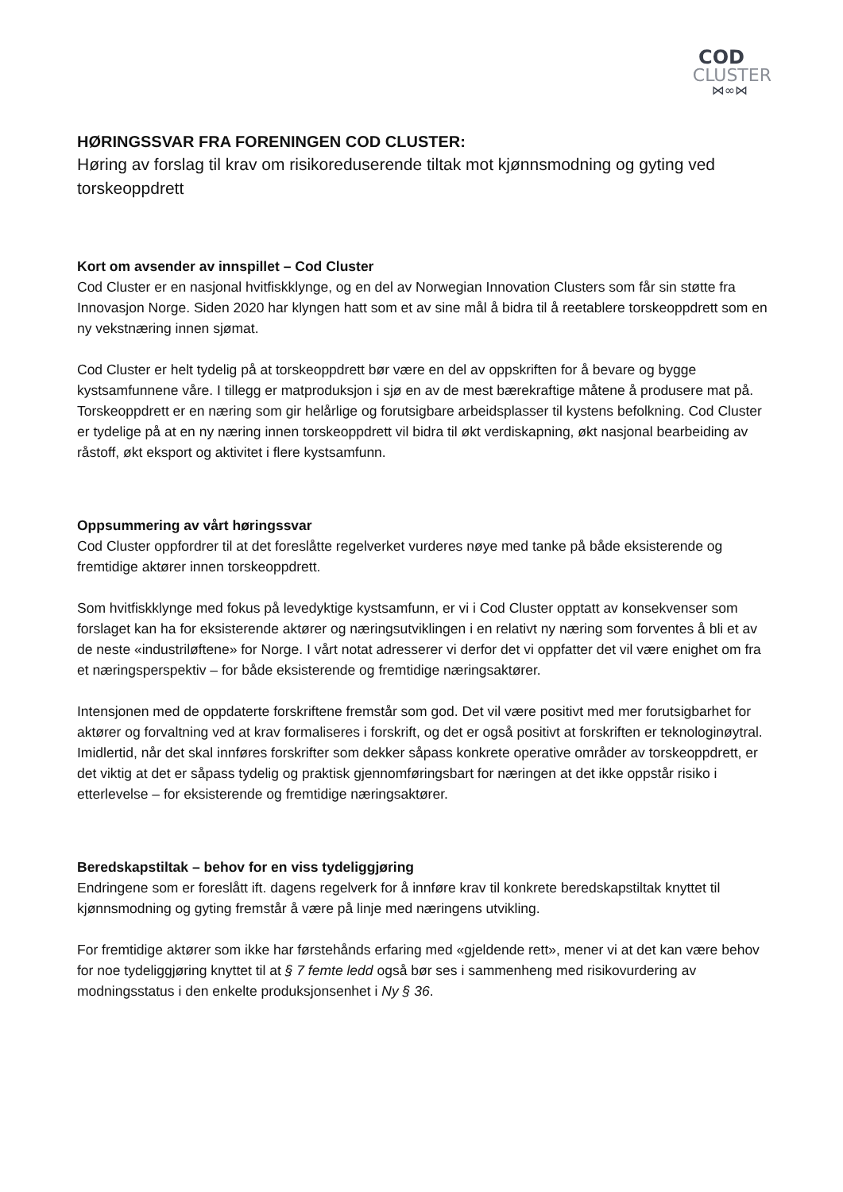COD
CLUSTER
⋈∞⋈
HØRINGSSVAR FRA FORENINGEN COD CLUSTER:
Høring av forslag til krav om risikoreduserende tiltak mot kjønnsmodning og gyting ved torskeoppdrett
Kort om avsender av innspillet – Cod Cluster
Cod Cluster er en nasjonal hvitfiskklynge, og en del av Norwegian Innovation Clusters som får sin støtte fra Innovasjon Norge. Siden 2020 har klyngen hatt som et av sine mål å bidra til å reetablere torskeoppdrett som en ny vekstnæring innen sjømat.
Cod Cluster er helt tydelig på at torskeoppdrett bør være en del av oppskriften for å bevare og bygge kystsamfunnene våre. I tillegg er matproduksjon i sjø en av de mest bærekraftige måtene å produsere mat på. Torskeoppdrett er en næring som gir helårlige og forutsigbare arbeidsplasser til kystens befolkning. Cod Cluster er tydelige på at en ny næring innen torskeoppdrett vil bidra til økt verdiskapning, økt nasjonal bearbeiding av råstoff, økt eksport og aktivitet i flere kystsamfunn.
Oppsummering av vårt høringssvar
Cod Cluster oppfordrer til at det foreslåtte regelverket vurderes nøye med tanke på både eksisterende og fremtidige aktører innen torskeoppdrett.
Som hvitfiskklynge med fokus på levedyktige kystsamfunn, er vi i Cod Cluster opptatt av konsekvenser som forslaget kan ha for eksisterende aktører og næringsutviklingen i en relativt ny næring som forventes å bli et av de neste «industriløftene» for Norge. I vårt notat adresserer vi derfor det vi oppfatter det vil være enighet om fra et næringsperspektiv – for både eksisterende og fremtidige næringsaktører.
Intensjonen med de oppdaterte forskriftene fremstår som god. Det vil være positivt med mer forutsigbarhet for aktører og forvaltning ved at krav formaliseres i forskrift, og det er også positivt at forskriften er teknologinøytral. Imidlertid, når det skal innføres forskrifter som dekker såpass konkrete operative områder av torskeoppdrett, er det viktig at det er såpass tydelig og praktisk gjennomføringsbart for næringen at det ikke oppstår risiko i etterlevelse – for eksisterende og fremtidige næringsaktører.
Beredskapstiltak – behov for en viss tydeliggjøring
Endringene som er foreslått ift. dagens regelverk for å innføre krav til konkrete beredskapstiltak knyttet til kjønnsmodning og gyting fremstår å være på linje med næringens utvikling.
For fremtidige aktører som ikke har førstehånds erfaring med «gjeldende rett», mener vi at det kan være behov for noe tydeliggjøring knyttet til at § 7 femte ledd også bør ses i sammenheng med risikovurdering av modningsstatus i den enkelte produksjonsenhet i Ny § 36.